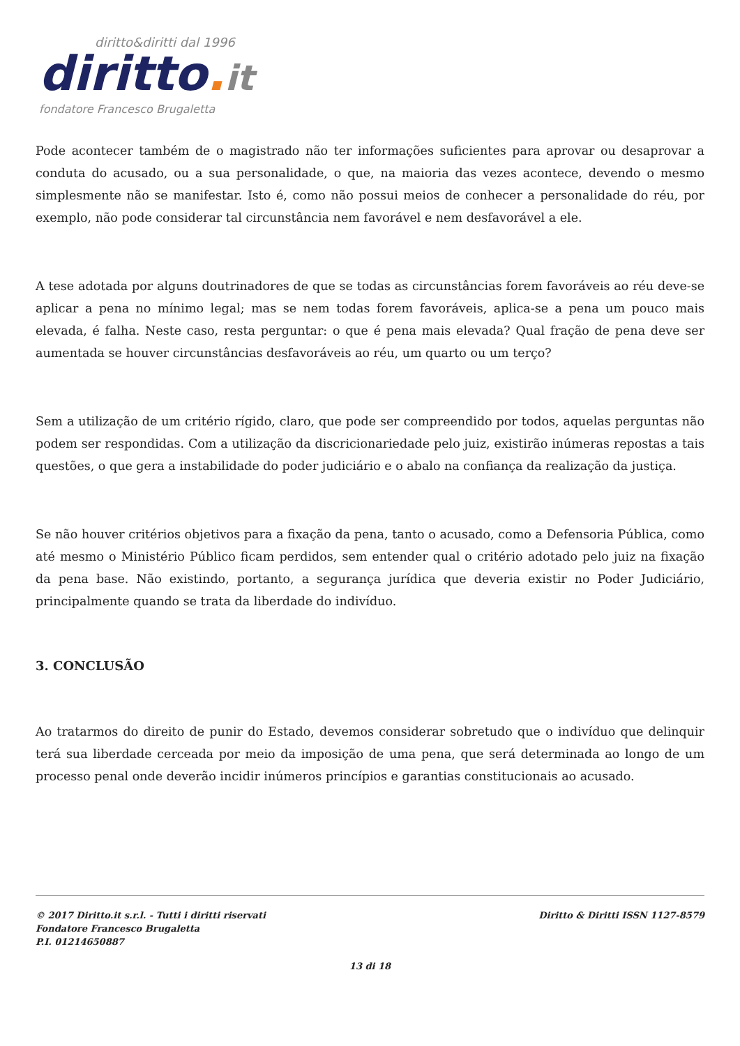diritto&diritti dal 1996
diritto. it
fondatore Francesco Brugaletta
Pode acontecer também de o magistrado não ter informações suficientes para aprovar ou desaprovar a conduta do acusado, ou a sua personalidade, o que, na maioria das vezes acontece, devendo o mesmo simplesmente não se manifestar. Isto é, como não possui meios de conhecer a personalidade do réu, por exemplo, não pode considerar tal circunstância nem favorável e nem desfavorável a ele.
A tese adotada por alguns doutrinadores de que se todas as circunstâncias forem favoráveis ao réu deve-se aplicar a pena no mínimo legal; mas se nem todas forem favoráveis, aplica-se a pena um pouco mais elevada, é falha. Neste caso, resta perguntar: o que é pena mais elevada? Qual fração de pena deve ser aumentada se houver circunstâncias desfavoráveis ao réu, um quarto ou um terço?
Sem a utilização de um critério rígido, claro, que pode ser compreendido por todos, aquelas perguntas não podem ser respondidas. Com a utilização da discricionariedade pelo juiz, existirão inúmeras repostas a tais questões, o que gera a instabilidade do poder judiciário e o abalo na confiança da realização da justiça.
Se não houver critérios objetivos para a fixação da pena, tanto o acusado, como a Defensoria Pública, como até mesmo o Ministério Público ficam perdidos, sem entender qual o critério adotado pelo juiz na fixação da pena base. Não existindo, portanto, a segurança jurídica que deveria existir no Poder Judiciário, principalmente quando se trata da liberdade do indivíduo.
3. CONCLUSÃO
Ao tratarmos do direito de punir do Estado, devemos considerar sobretudo que o indivíduo que delinquir terá sua liberdade cerceada por meio da imposição de uma pena, que será determinada ao longo de um processo penal onde deverão incidir inúmeros princípios e garantias constitucionais ao acusado.
© 2017 Diritto.it s.r.l. - Tutti i diritti riservati
Fondatore Francesco Brugaletta
P.I. 01214650887
Diritto & Diritti ISSN 1127-8579
13 di 18